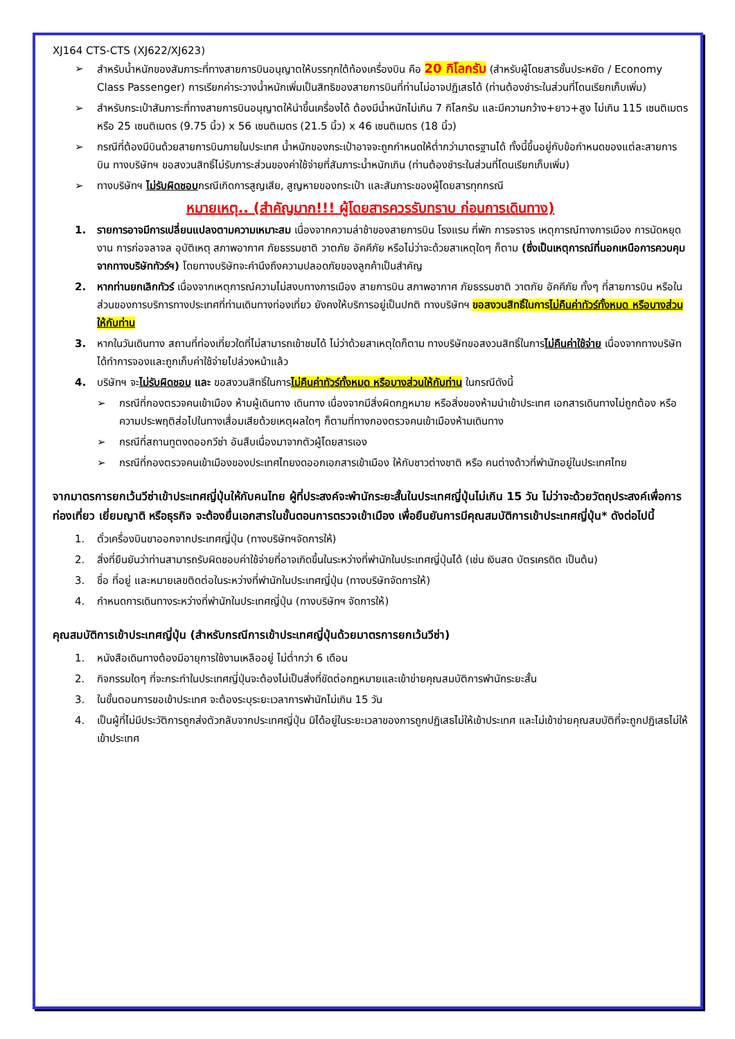XJ164 CTS-CTS (XJ622/XJ623)
➢ สำหรับน้ำหนักของสัมภาระที่ทางสายการบินอนุญาตให้บรรทุกใต้ท้องเครื่องบิน คือ 20 กิโลกรัม (สำหรับผู้โดยสารชั้นประหยัด / Economy Class Passenger) การเรียกค่าระวางน้ำหนักเพิ่มเป็นสิทธิของสายการบินที่ท่านไม่อาจปฏิเสธได้ (ท่านต้องชำระในส่วนที่โดนเรียกเก็บเพิ่ม)
➢ สำหรับกระเป๋าสัมภาระที่ทางสายการบินอนุญาตให้นำขึ้นเครื่องได้ ต้องมีน้ำหนักไม่เกิน 7 กิโลกรัม และมีความกว้าง+ยาว+สูง ไม่เกิน 115 เซนติเมตร หรือ 25 เซนติเมตร (9.75 นิ้ว) x 56 เซนติเมตร (21.5 นิ้ว) x 46 เซนติเมตร (18 นิ้ว)
➢ กรณีที่ต้องมีบินด้วยสายการบินภายในประเทศ น้ำหนักของกระเป๋าอาจจะถูกกำหนดให้ต่ำกว่ามาตรฐานได้ ทั้งนี้ขึ้นอยู่กับข้อกำหนดของแต่ละสายการบิน ทางบริษัทฯ ขอสงวนสิทธิ์ไม่รับภาระส่วนของค่าใช้จ่ายที่สัมภาระน้ำหนักเกิน (ท่านต้องชำระในส่วนที่โดนเรียกเก็บเพิ่ม)
➢ ทางบริษัทฯ ไม่รับผิดชอบกรณีเกิดการสูญเสีย, สูญหายของกระเป๋า และสัมภาระของผู้โดยสารทุกกรณี
หมายเหตุ.. (สำคัญมาก!!! ผู้โดยสารควรรับทราบ ก่อนการเดินทาง)
1. รายการอาจมีการเปลี่ยนแปลงตามความเหมาะสม เนื่องจากความล่าช้าของสายการบิน โรงแรม ที่พัก การจราจร เหตุการณ์ทางการเมือง การนัดหยุดงาน การก่อจลาจล อุบัติเหตุ สภาพอากาศ ภัยธรรมชาติ วาตภัย อัคคีภัย หรือไม่ว่าจะด้วยสาเหตุใดๆ ก็ตาม (ซึ่งเป็นเหตุการณ์ที่นอกเหนือการควบคุมจากทางบริษัททัวร์ฯ) โดยทางบริษัทจะคำนึงถึงความปลอดภัยของลูกค้าเป็นสำคัญ
2. หากท่านยกเลิกทัวร์ เนื่องจากเหตุการณ์ความไม่สงบทางการเมือง สายการบิน สภาพอากาศ ภัยธรรมชาติ วาตภัย อัคคีภัย ทั้งๆ ที่สายการบิน หรือในส่วนของการบริการทางประเทศที่ท่านเดินทางท่องเที่ยว ยังคงให้บริการอยู่เป็นปกติ ทางบริษัทฯ ขอสงวนสิทธิ์ในการไม่คืนค่าทัวร์ทั้งหมด หรือบางส่วนให้กับท่าน
3. หากในวันเดินทาง สถานที่ท่องเที่ยวใดที่ไม่สามารถเข้าชมได้ ไม่ว่าด้วยสาเหตุใดก็ตาม ทางบริษัทขอสงวนสิทธิ์ในการไม่คืนค่าใช้จ่าย เนื่องจากทางบริษัทได้ทำการจองและถูกเก็บค่าใช้จ่ายไปล่วงหน้าแล้ว
4. บริษัทฯ จะไม่รับผิดชอบ และ ขอสงวนสิทธิ์ในการไม่คืนค่าทัวร์ทั้งหมด หรือบางส่วนให้กับท่าน ในกรณีดังนี้
➢ กรณีที่กองตรวจคนเข้าเมือง ห้ามผู้เดินทาง เดินทาง เนื่องจากมีสิ่งผิดกฎหมาย หรือสิ่งของห้ามนำเข้าประเทศ เอกสารเดินทางไม่ถูกต้อง หรือความประพฤติส่อไปในทางเสื่อมเสียด้วยเหตุผลใดๆ ก็ตามที่ทางกองตรวจคนเข้าเมืองห้ามเดินทาง
➢ กรณีที่สถานทูตงดออกวีซ่า อันสืบเนื่องมาจากตัวผู้โดยสารเอง
➢ กรณีที่กองตรวจคนเข้าเมืองของประเทศไทยงดออกเอกสารเข้าเมือง ให้กับชาวต่างชาติ หรือ คนต่างด้าวที่พำนักอยู่ในประเทศไทย
จากมาตรการยกเว้นวีซ่าเข้าประเทศญี่ปุ่นให้กับคนไทย ผู้ที่ประสงค์จะพำนักระยะสั้นในประเทศญี่ปุ่นไม่เกิน 15 วัน ไม่ว่าจะด้วยวัตถุประสงค์เพื่อการท่องเที่ยว เยี่ยมญาติ หรือธุรกิจ จะต้องยื่นเอกสารในขั้นตอนการตรวจเข้าเมือง เพื่อยืนยันการมีคุณสมบัติการเข้าประเทศญี่ปุ่น* ดังต่อไปนี้
1. ตั๋วเครื่องบินขาออกจากประเทศญี่ปุ่น (ทางบริษัทฯจัดการให้)
2. สิ่งที่ยืนยันว่าท่านสามารถรับผิดชอบค่าใช้จ่ายที่อาจเกิดขึ้นในระหว่างที่พำนักในประเทศญี่ปุ่นได้ (เช่น เงินสด บัตรเครดิต เป็นต้น)
3. ชื่อ ที่อยู่ และหมายเลขติดต่อในระหว่างที่พำนักในประเทศญี่ปุ่น (ทางบริษัทจัดการให้)
4. กำหนดการเดินทางระหว่างที่พำนักในประเทศญี่ปุ่น (ทางบริษัทฯ จัดการให้)
คุณสมบัติการเข้าประเทศญี่ปุ่น (สำหรับกรณีการเข้าประเทศญี่ปุ่นด้วยมาตรการยกเว้นวีซ่า)
1. หนังสือเดินทางต้องมีอายุการใช้งานเหลืออยู่ ไม่ต่ำกว่า 6 เดือน
2. กิจกรรมใดๆ ที่จะกระทำในประเทศญี่ปุ่นจะต้องไม่เป็นสิ่งที่ขัดต่อกฎหมายและเข้าข่ายคุณสมบัติการพำนักระยะสั้น
3. ในขั้นตอนการขอเข้าประเทศ จะต้องระบุระยะเวลาการพำนักไม่เกิน 15 วัน
4. เป็นผู้ที่ไม่มีประวัติการถูกส่งตัวกลับจากประเทศญี่ปุ่น มิได้อยู่ในระยะเวลาของการถูกปฏิเสธไม่ให้เข้าประเทศ และไม่เข้าข่ายคุณสมบัติที่จะถูกปฏิเสธไม่ให้เข้าประเทศ